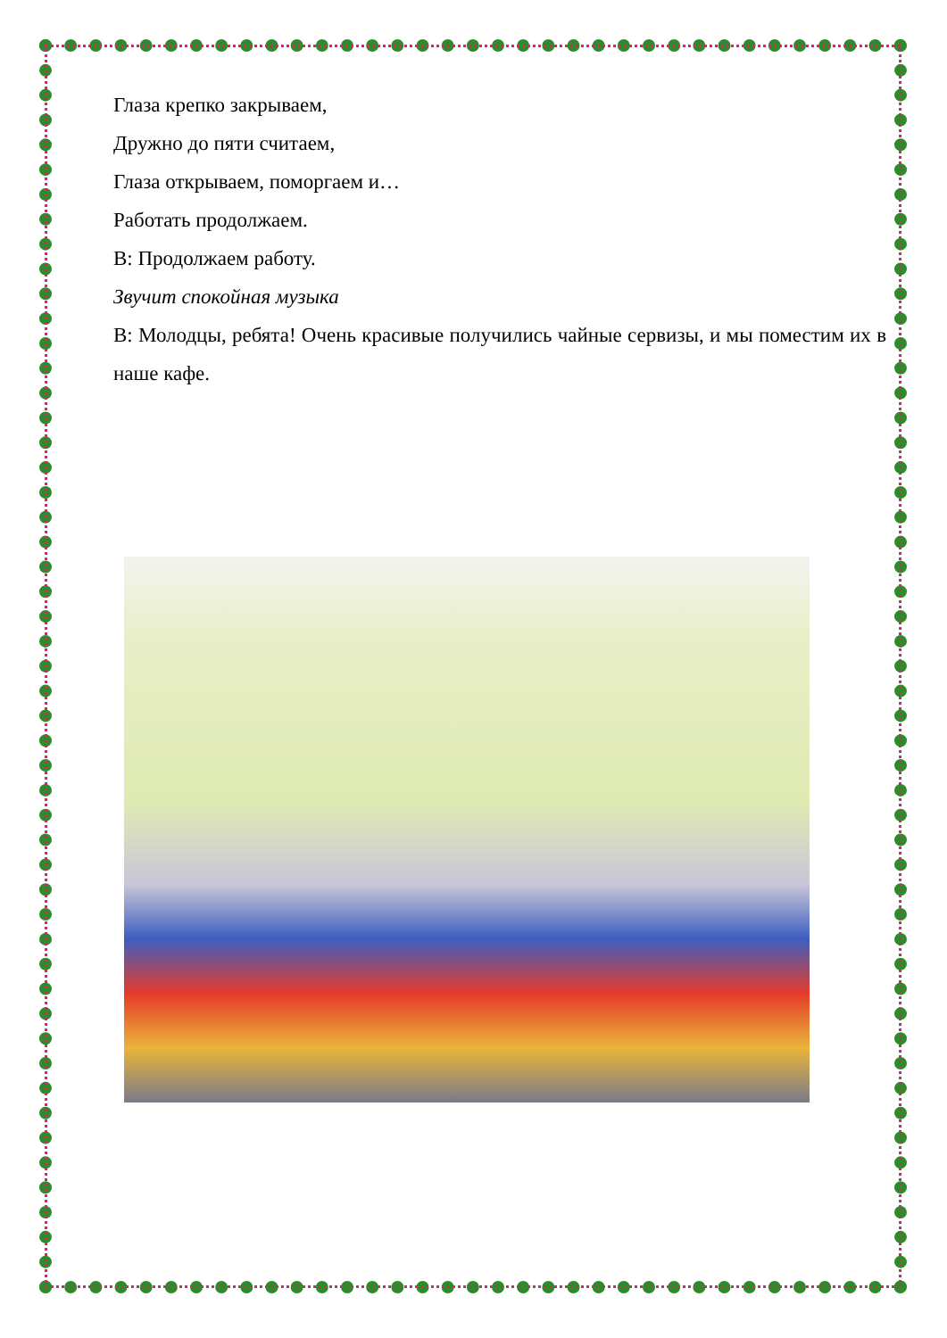Глаза крепко закрываем,
Дружно до пяти считаем,
Глаза открываем, поморгаем и…
Работать продолжаем.
В: Продолжаем работу.
Звучит спокойная музыка
В: Молодцы, ребята! Очень красивые получились чайные сервизы, и мы поместим их в наше кафе.